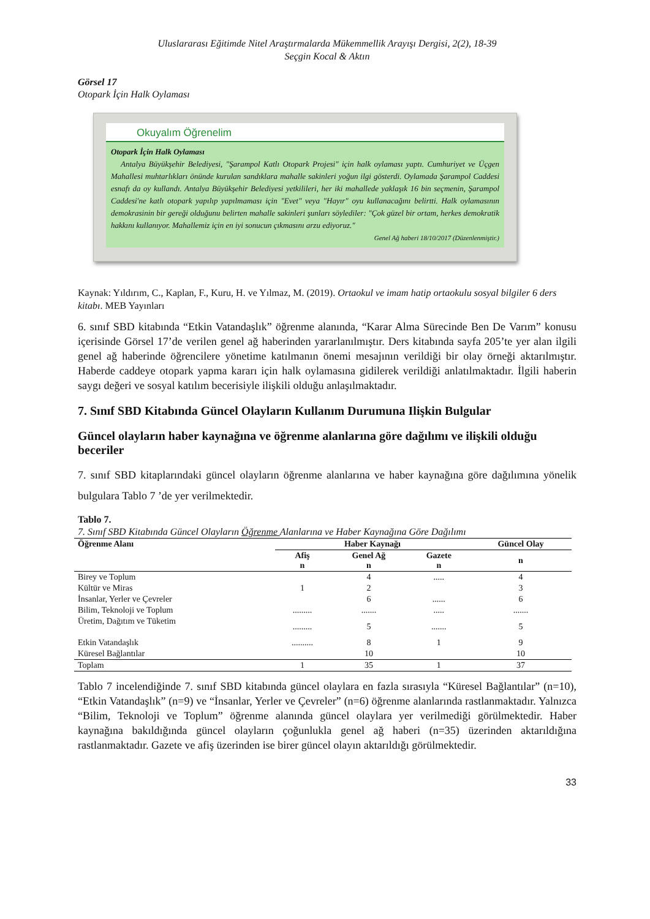Uluslararası Eğitimde Nitel Araştırmalarda Mükemmellik Arayışı Dergisi, 2(2), 18-39
Seçgin Kocal & Aktın
Görsel 17
Otopark İçin Halk Oylaması
Okuyalım Öğrenelim
Otopark İçin Halk Oylaması
Antalya Büyükşehir Belediyesi, "Şarampol Katlı Otopark Projesi" için halk oylaması yaptı. Cumhuriyet ve Üçgen Mahallesi muhtarlıkları önünde kurulan sandıklara mahalle sakinleri yoğun ilgi gösterdi. Oylamada Şarampol Caddesi esnafı da oy kullandı. Antalya Büyükşehir Belediyesi yetkilileri, her iki mahallede yaklaşık 16 bin seçmenin, Şarampol Caddesi'ne katlı otopark yapılıp yapılmaması için "Evet" veya "Hayır" oyu kullanacağını belirtti. Halk oylamasının demokrasinin bir gereği olduğunu belirten mahalle sakinleri şunları söylediler: "Çok güzel bir ortam, herkes demokratik hakkını kullanıyor. Mahallemiz için en iyi sonucun çıkmasını arzu ediyoruz."
Genel Ağ haberi 18/10/2017 (Düzenlenmiştir.)
Kaynak: Yıldırım, C., Kaplan, F., Kuru, H. ve Yılmaz, M. (2019). Ortaokul ve imam hatip ortaokulu sosyal bilgiler 6 ders kitabı. MEB Yayınları
6. sınıf SBD kitabında “Etkin Vatandaşlık” öğrenme alanında, “Karar Alma Sürecinde Ben De Varım” konusu içerisinde Görsel 17’de verilen genel ağ haberinden yararlanılmıştır. Ders kitabında sayfa 205’te yer alan ilgili genel ağ haberinde öğrencilere yönetime katılmanın önemi mesajının verildiği bir olay örneği aktarılmıştır. Haberde caddeye otopark yapma kararı için halk oylamasına gidilerek verildiği anlatılmaktadır. İlgili haberin saygı değeri ve sosyal katılım becerisiyle ilişkili olduğu anlaşılmaktadır.
7. Sınıf SBD Kitabında Güncel Olayların Kullanım Durumuna Ilişkin Bulgular
Güncel olayların haber kaynağına ve öğrenme alanlarına göre dağılımı ve ilişkili olduğu beceriler
7. sınıf SBD kitaplarındaki güncel olayların öğrenme alanlarına ve haber kaynağına göre dağılımına yönelik bulgulara Tablo 7 ’de yer verilmektedir.
Tablo 7.
7. Sınıf SBD Kitabında Güncel Olayların Öğrenme Alanlarına ve Haber Kaynağına Göre Dağılımı
| Öğrenme Alanı | Haber Kaynağı | | | Güncel Olay |
| --- | --- | --- | --- | --- |
| | Afiş n | Genel Ağ n | Gazete n | n |
| Birey ve Toplum | | 4 | ..... | 4 |
| Kültür ve Miras | 1 | 2 | | 3 |
| İnsanlar, Yerler ve Çevreler | | 6 | ...... | 6 |
| Bilim, Teknoloji ve Toplum | ......... | ....... | ..... | ....... |
| Üretim, Dağıtım ve Tüketim | ......... | 5 | ....... | 5 |
| Etkin Vatandaşlık | .......... | 8 | 1 | 9 |
| Küresel Bağlantılar | | 10 | | 10 |
| Toplam | 1 | 35 | 1 | 37 |
Tablo 7 incelendiğinde 7. sınıf SBD kitabında güncel olaylara en fazla sırasıyla “Küresel Bağlantılar” (n=10), “Etkin Vatandaşlık” (n=9) ve “İnsanlar, Yerler ve Çevreler” (n=6) öğrenme alanlarında rastlanmaktadır. Yalnızca “Bilim, Teknoloji ve Toplum” öğrenme alanında güncel olaylara yer verilmediği görülmektedir. Haber kaynağına bakıldığında güncel olayların çoğunlukla genel ağ haberi (n=35) üzerinden aktarıldığına rastlanmaktadır. Gazete ve afiş üzerinden ise birer güncel olayın aktarıldığı görülmektedir.
33